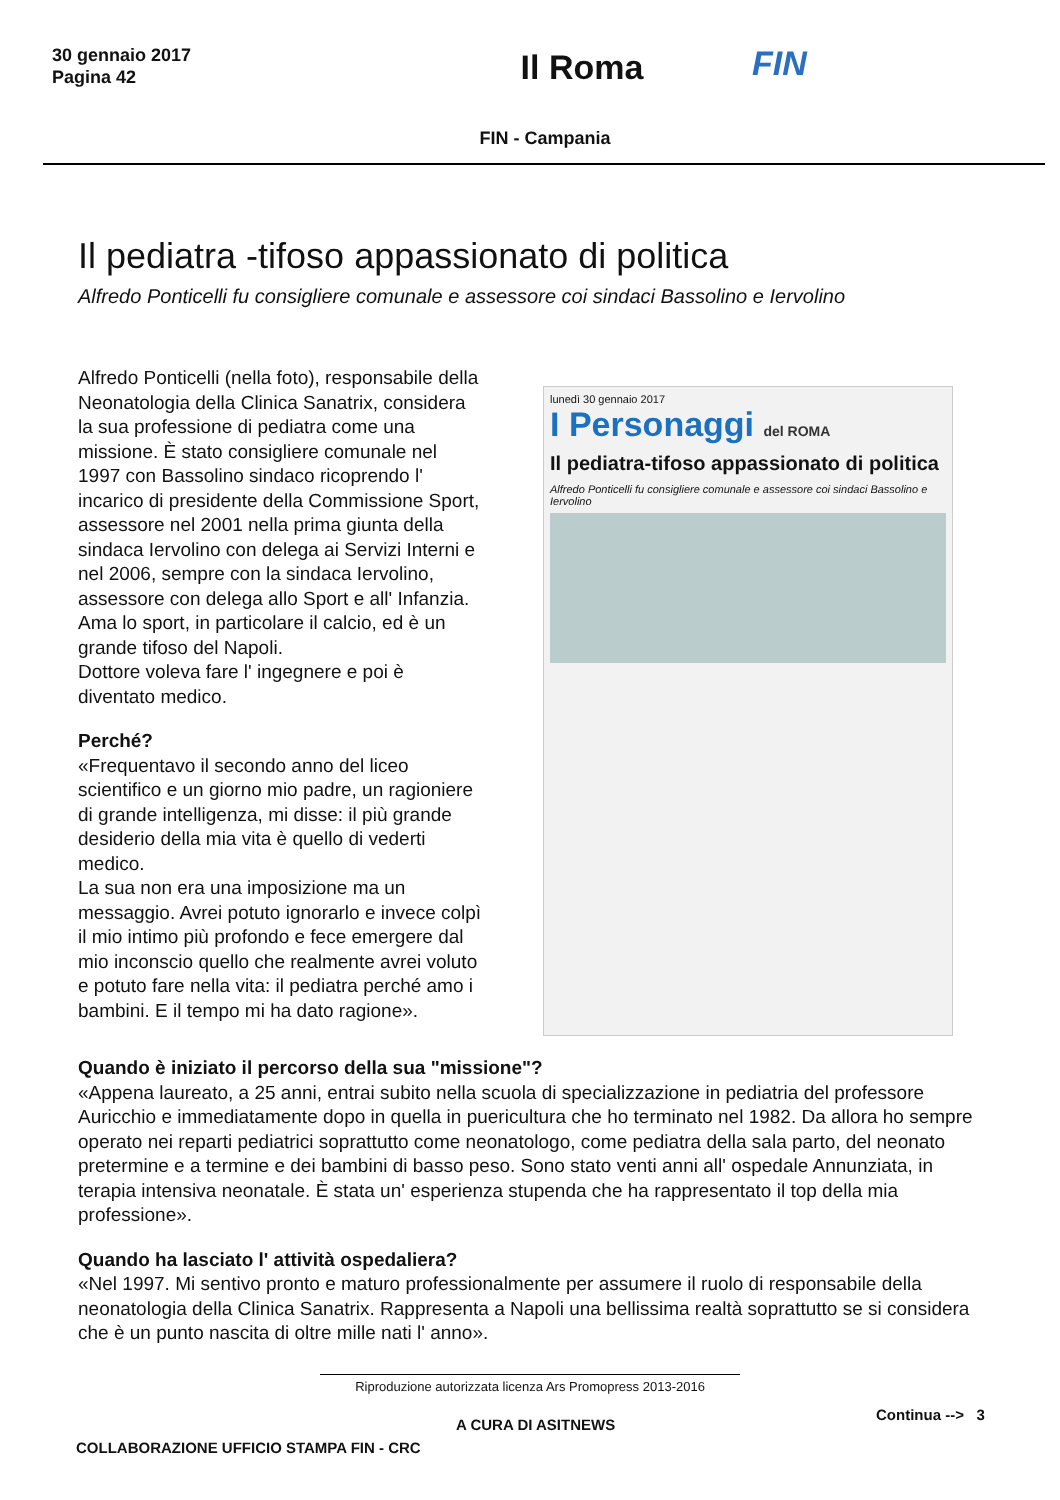30 gennaio 2017
Pagina 42
Il Roma
FIN
FIN - Campania
Il pediatra -tifoso appassionato di politica
Alfredo Ponticelli fu consigliere comunale e assessore coi sindaci Bassolino e Iervolino
Alfredo Ponticelli (nella foto), responsabile della Neonatologia della Clinica Sanatrix, considera la sua professione di pediatra come una missione. È stato consigliere comunale nel 1997 con Bassolino sindaco ricoprendo l' incarico di presidente della Commissione Sport, assessore nel 2001 nella prima giunta della sindaca Iervolino con delega ai Servizi Interni e nel 2006, sempre con la sindaca Iervolino, assessore con delega allo Sport e all' Infanzia.
Ama lo sport, in particolare il calcio, ed è un grande tifoso del Napoli.
Dottore voleva fare l' ingegnere e poi è diventato medico.
Perché?
«Frequentavo il secondo anno del liceo scientifico e un giorno mio padre, un ragioniere di grande intelligenza, mi disse: il più grande desiderio della mia vita è quello di vederti medico.
La sua non era una imposizione ma un messaggio. Avrei potuto ignorarlo e invece colpì il mio intimo più profondo e fece emergere dal mio inconscio quello che realmente avrei voluto e potuto fare nella vita: il pediatra perché amo i bambini. E il tempo mi ha dato ragione».
lunedì 30 gennaio 2017
I Personaggi del ROMA
Il pediatra-tifoso appassionato di politica
Alfredo Ponticelli fu consigliere comunale e assessore coi sindaci Bassolino e Iervolino
Quando è iniziato il percorso della sua "missione"?
«Appena laureato, a 25 anni, entrai subito nella scuola di specializzazione in pediatria del professore Auricchio e immediatamente dopo in quella in puericultura che ho terminato nel 1982. Da allora ho sempre operato nei reparti pediatrici soprattutto come neonatologo, come pediatra della sala parto, del neonato pretermine e a termine e dei bambini di basso peso. Sono stato venti anni all' ospedale Annunziata, in terapia intensiva neonatale. È stata un' esperienza stupenda che ha rappresentato il top della mia professione».
Quando ha lasciato l' attività ospedaliera?
«Nel 1997. Mi sentivo pronto e maturo professionalmente per assumere il ruolo di responsabile della neonatologia della Clinica Sanatrix. Rappresenta a Napoli una bellissima realtà soprattutto se si considera che è un punto nascita di oltre mille nati l' anno».
Riproduzione autorizzata licenza Ars Promopress 2013-2016
A CURA DI ASITNEWS
Continua --> 3
COLLABORAZIONE UFFICIO STAMPA FIN - CRC